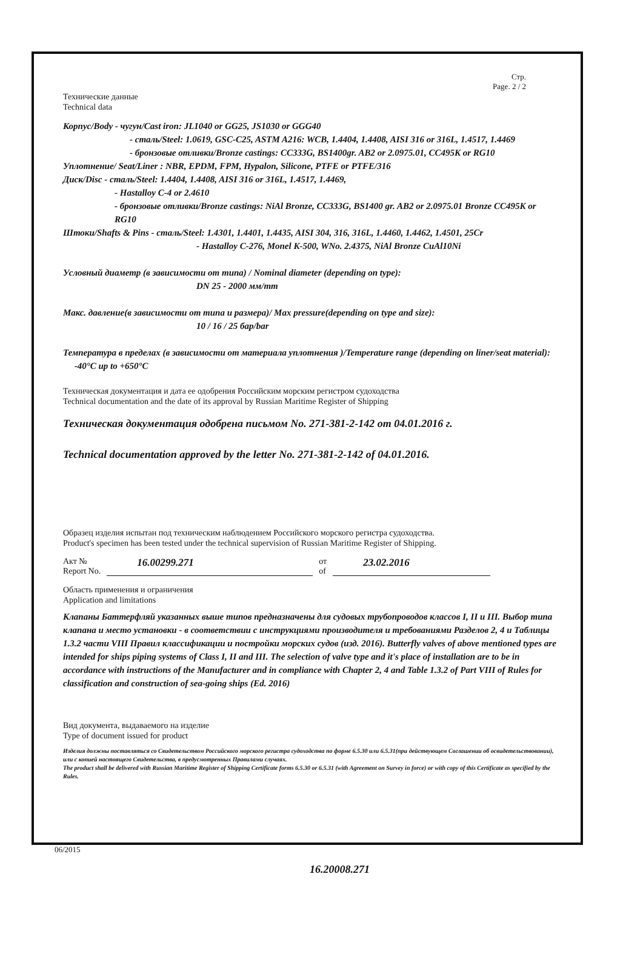Стр.
Page. 2 / 2
Технические данные
Technical data
Корпус/Body - чугун/Cast iron: JL1040 or GG25, JS1030 or GGG40
- сталь/Steel: 1.0619, GSC-C25, ASTM A216: WCB, 1.4404, 1.4408, AISI 316 or 316L, 1.4517, 1.4469
- бронзовые отливки/Bronze castings: CC333G, BS1400gr. AB2 or 2.0975.01, CC495K or RG10
Уплотнение/ Seat/Liner : NBR, EPDM, FPM, Hypalon, Silicone, PTFE or PTFE/316
Диск/Disc - сталь/Steel: 1.4404, 1.4408, AISI 316 or 316L, 1.4517, 1.4469,
- Hastalloy C-4 or 2.4610
- бронзовые отливки/Bronze castings: NiAl Bronze, CC333G, BS1400 gr. AB2 or 2.0975.01 Bronze CC495K or RG10
Штоки/Shafts & Pins - сталь/Steel: 1.4301, 1.4401, 1.4435, AISI 304, 316, 316L, 1.4460, 1.4462, 1.4501, 25Cr
- Hastalloy C-276, Monel K-500, WNo. 2.4375, NiAl Bronze CuAl10Ni
Условный диаметр (в зависимости от типа) / Nominal diameter (depending on type):
DN 25 - 2000 мм/mm
Макс. давление(в зависимости от типа и размера)/ Max pressure(depending on type and size):
10 / 16 / 25 бар/bar
Температура в пределах (в зависимости от материала уплотнения )/Temperature range (depending on liner/seat material): -40°C up to +650°C
Техническая документация и дата ее одобрения Российским морским регистром судоходства
Technical documentation and the date of its approval by Russian Maritime Register of Shipping
Техническая документация одобрена письмом No. 271-381-2-142 от 04.01.2016 г.
Technical documentation approved by the letter No. 271-381-2-142 of 04.01.2016.
Образец изделия испытан под техническим наблюдением Российского морского регистра судоходства.
Product's specimen has been tested under the technical supervision of Russian Maritime Register of Shipping.
Акт №
Report No. 16.00299.271 от
of 23.02.2016
Область применения и ограничения
Application and limitations
Клапаны Баттерфляй указанных выше типов предназначены для судовых трубопроводов классов I, II и III. Выбор типа клапана и место установки - в соответствии с инструкциями производителя и требованиями Разделов 2, 4 и Таблицы 1.3.2 части VIII Правил классификации и постройки морских судов (изд. 2016). Butterfly valves of above mentioned types are intended for ships piping systems of Class I, II and III. The selection of valve type and it's place of installation are to be in accordance with instructions of the Manufacturer and in compliance with Chapter 2, 4 and Table 1.3.2 of Part VIII of Rules for classification and construction of sea-going ships (Ed. 2016)
Вид документа, выдаваемого на изделие
Type of document issued for product
Изделия должны поставляться со Свидетельством Российского морского регистра судоходства по форме 6.5.30 или 6.5.31(при действующем Соглашении об освидетельствовании), или с копией настоящего Свидетельства, в предусмотренных Правилами случаях.
The product shall be delivered with Russian Maritime Register of Shipping Certificate forms 6.5.30 or 6.5.31 (with Agreement on Survey in force) or with copy of this Certificate as specified by the Rules.
06/2015
16.20008.271